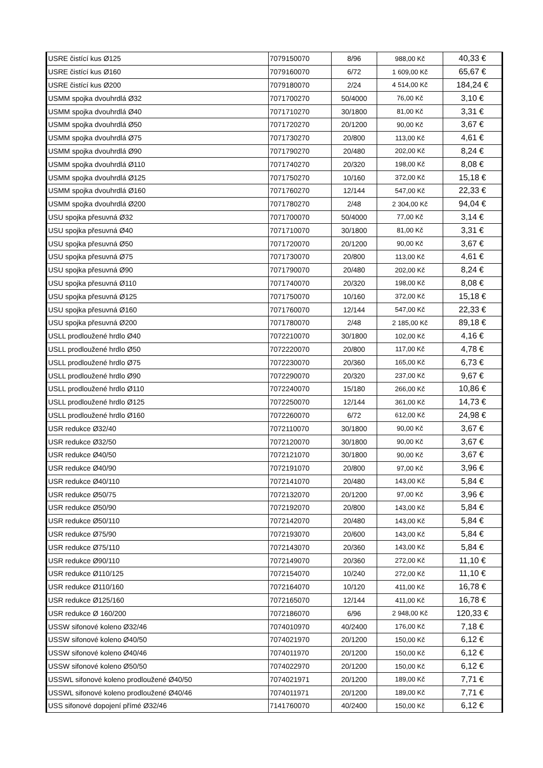| USRE čistící kus Ø125 | 7079150070 | 8/96 | 988,00 Kč | 40,33 € |
| USRE čistící kus Ø160 | 7079160070 | 6/72 | 1 609,00 Kč | 65,67 € |
| USRE čistící kus Ø200 | 7079180070 | 2/24 | 4 514,00 Kč | 184,24 € |
| USMM spojka dvouhrdlá Ø32 | 7071700270 | 50/4000 | 76,00 Kč | 3,10 € |
| USMM spojka dvouhrdlá Ø40 | 7071710270 | 30/1800 | 81,00 Kč | 3,31 € |
| USMM spojka dvouhrdlá Ø50 | 7071720270 | 20/1200 | 90,00 Kč | 3,67 € |
| USMM spojka dvouhrdlá Ø75 | 7071730270 | 20/800 | 113,00 Kč | 4,61 € |
| USMM spojka dvouhrdlá Ø90 | 7071790270 | 20/480 | 202,00 Kč | 8,24 € |
| USMM spojka dvouhrdlá Ø110 | 7071740270 | 20/320 | 198,00 Kč | 8,08 € |
| USMM spojka dvouhrdlá Ø125 | 7071750270 | 10/160 | 372,00 Kč | 15,18 € |
| USMM spojka dvouhrdlá Ø160 | 7071760270 | 12/144 | 547,00 Kč | 22,33 € |
| USMM spojka dvouhrdlá Ø200 | 7071780270 | 2/48 | 2 304,00 Kč | 94,04 € |
| USU spojka přesuvná Ø32 | 7071700070 | 50/4000 | 77,00 Kč | 3,14 € |
| USU spojka přesuvná Ø40 | 7071710070 | 30/1800 | 81,00 Kč | 3,31 € |
| USU spojka přesuvná Ø50 | 7071720070 | 20/1200 | 90,00 Kč | 3,67 € |
| USU spojka přesuvná Ø75 | 7071730070 | 20/800 | 113,00 Kč | 4,61 € |
| USU spojka přesuvná Ø90 | 7071790070 | 20/480 | 202,00 Kč | 8,24 € |
| USU spojka přesuvná Ø110 | 7071740070 | 20/320 | 198,00 Kč | 8,08 € |
| USU spojka přesuvná Ø125 | 7071750070 | 10/160 | 372,00 Kč | 15,18 € |
| USU spojka přesuvná Ø160 | 7071760070 | 12/144 | 547,00 Kč | 22,33 € |
| USU spojka přesuvná Ø200 | 7071780070 | 2/48 | 2 185,00 Kč | 89,18 € |
| USLL prodloužené hrdlo Ø40 | 7072210070 | 30/1800 | 102,00 Kč | 4,16 € |
| USLL prodloužené hrdlo Ø50 | 7072220070 | 20/800 | 117,00 Kč | 4,78 € |
| USLL prodloužené hrdlo Ø75 | 7072230070 | 20/360 | 165,00 Kč | 6,73 € |
| USLL prodloužené hrdlo Ø90 | 7072290070 | 20/320 | 237,00 Kč | 9,67 € |
| USLL prodloužené hrdlo Ø110 | 7072240070 | 15/180 | 266,00 Kč | 10,86 € |
| USLL prodloužené hrdlo Ø125 | 7072250070 | 12/144 | 361,00 Kč | 14,73 € |
| USLL prodloužené hrdlo Ø160 | 7072260070 | 6/72 | 612,00 Kč | 24,98 € |
| USR redukce Ø32/40 | 7072110070 | 30/1800 | 90,00 Kč | 3,67 € |
| USR redukce Ø32/50 | 7072120070 | 30/1800 | 90,00 Kč | 3,67 € |
| USR redukce Ø40/50 | 7072121070 | 30/1800 | 90,00 Kč | 3,67 € |
| USR redukce Ø40/90 | 7072191070 | 20/800 | 97,00 Kč | 3,96 € |
| USR redukce Ø40/110 | 7072141070 | 20/480 | 143,00 Kč | 5,84 € |
| USR redukce Ø50/75 | 7072132070 | 20/1200 | 97,00 Kč | 3,96 € |
| USR redukce Ø50/90 | 7072192070 | 20/800 | 143,00 Kč | 5,84 € |
| USR redukce Ø50/110 | 7072142070 | 20/480 | 143,00 Kč | 5,84 € |
| USR redukce Ø75/90 | 7072193070 | 20/600 | 143,00 Kč | 5,84 € |
| USR redukce Ø75/110 | 7072143070 | 20/360 | 143,00 Kč | 5,84 € |
| USR redukce Ø90/110 | 7072149070 | 20/360 | 272,00 Kč | 11,10 € |
| USR redukce Ø110/125 | 7072154070 | 10/240 | 272,00 Kč | 11,10 € |
| USR redukce Ø110/160 | 7072164070 | 10/120 | 411,00 Kč | 16,78 € |
| USR redukce Ø125/160 | 7072165070 | 12/144 | 411,00 Kč | 16,78 € |
| USR redukce Ø 160/200 | 7072186070 | 6/96 | 2 948,00 Kč | 120,33 € |
| USSW sifonové koleno Ø32/46 | 7074010970 | 40/2400 | 176,00 Kč | 7,18 € |
| USSW sifonové koleno Ø40/50 | 7074021970 | 20/1200 | 150,00 Kč | 6,12 € |
| USSW sifonové koleno Ø40/46 | 7074011970 | 20/1200 | 150,00 Kč | 6,12 € |
| USSW sifonové koleno Ø50/50 | 7074022970 | 20/1200 | 150,00 Kč | 6,12 € |
| USSWL sifonové koleno prodloužené Ø40/50 | 7074021971 | 20/1200 | 189,00 Kč | 7,71 € |
| USSWL sifonové koleno prodloužené Ø40/46 | 7074011971 | 20/1200 | 189,00 Kč | 7,71 € |
| USS sifonové dopojení přímé Ø32/46 | 7141760070 | 40/2400 | 150,00 Kč | 6,12 € |